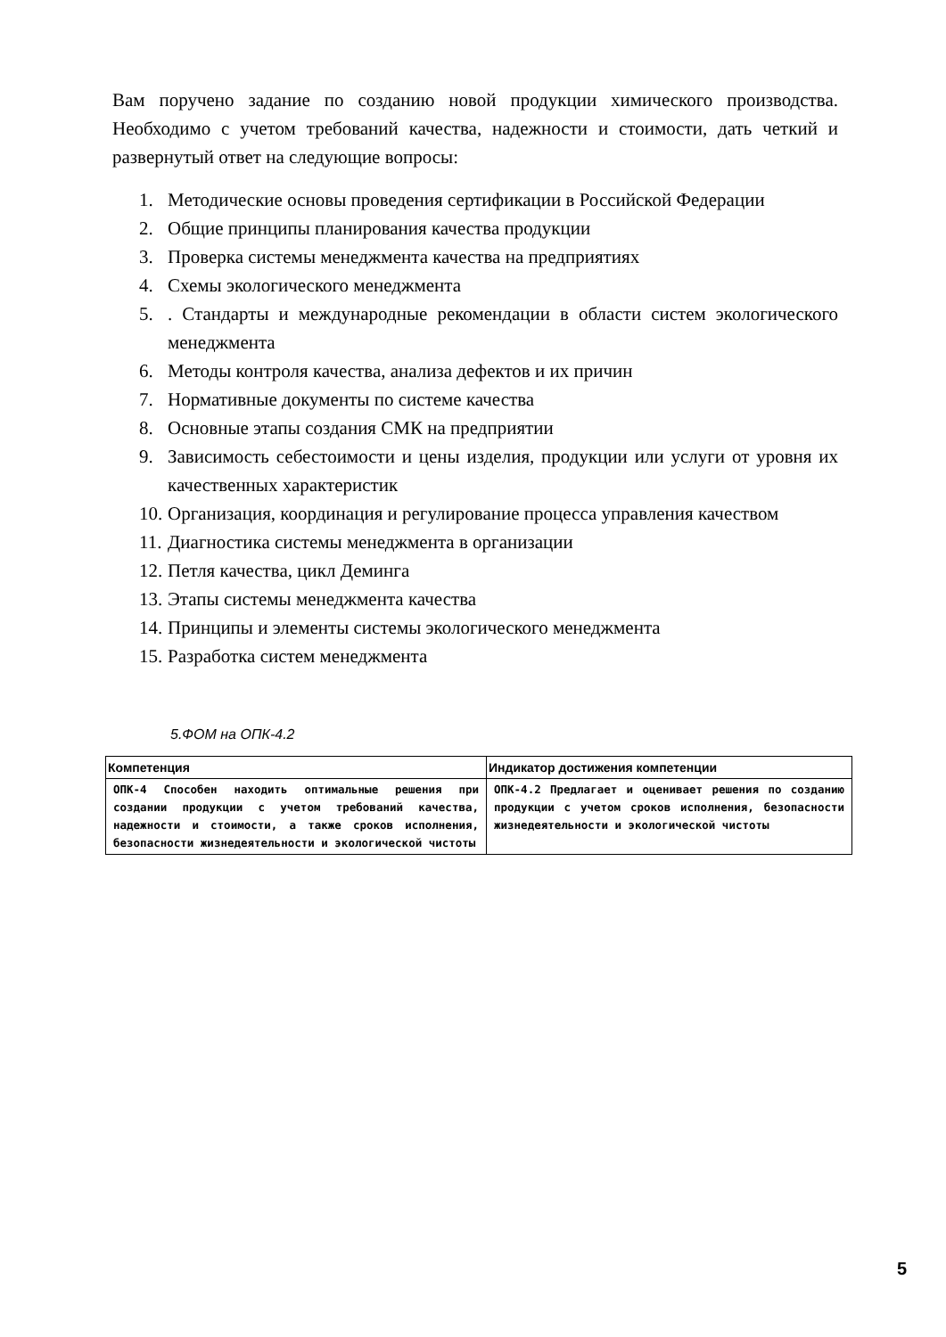Вам поручено задание по созданию новой продукции химического производства. Необходимо с учетом требований качества, надежности и стоимости, дать четкий и развернутый ответ на следующие вопросы:
1. Методические основы проведения сертификации в Российской Федерации
2. Общие принципы планирования качества продукции
3. Проверка системы менеджмента качества на предприятиях
4. Схемы экологического менеджмента
5.. Стандарты и международные рекомендации в области систем экологического менеджмента
6. Методы контроля качества, анализа дефектов и их причин
7. Нормативные документы по системе качества
8. Основные этапы создания СМК на предприятии
9. Зависимость себестоимости и цены изделия, продукции или услуги от уровня их качественных характеристик
10. Организация, координация и регулирование процесса управления качеством
11. Диагностика системы менеджмента в организации
12. Петля качества, цикл Деминга
13. Этапы системы менеджмента качества
14. Принципы и элементы системы экологического менеджмента
15. Разработка систем менеджмента
5.ФОМ на ОПК-4.2
| Компетенция | Индикатор достижения компетенции |
| --- | --- |
| ОПК-4 Способен находить оптимальные решения при создании продукции с учетом требований качества, надежности и стоимости, а также сроков исполнения, безопасности жизнедеятельности и экологической чистоты | ОПК-4.2 Предлагает и оценивает решения по созданию продукции с учетом сроков исполнения, безопасности жизнедеятельности и экологической чистоты |
5